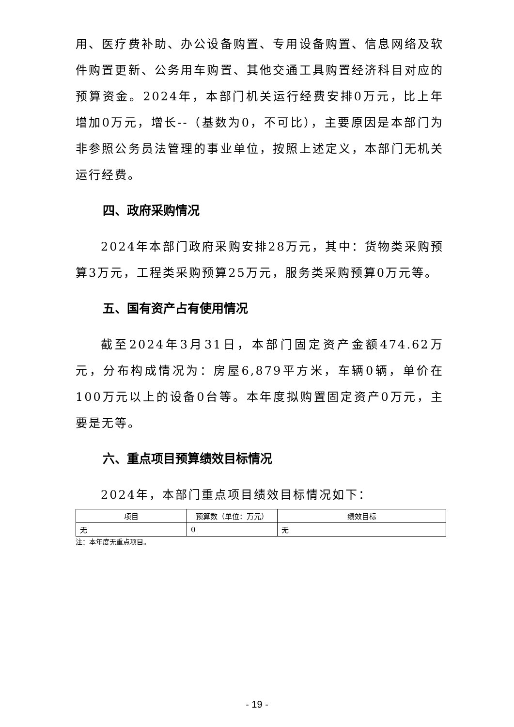用、医疗费补助、办公设备购置、专用设备购置、信息网络及软件购置更新、公务用车购置、其他交通工具购置经济科目对应的预算资金。2024年，本部门机关运行经费安排0万元，比上年增加0万元，增长--（基数为0，不可比），主要原因是本部门为非参照公务员法管理的事业单位，按照上述定义，本部门无机关运行经费。
四、政府采购情况
2024年本部门政府采购安排28万元，其中：货物类采购预算3万元，工程类采购预算25万元，服务类采购预算0万元等。
五、国有资产占有使用情况
截至2024年3月31日，本部门固定资产金额474.62万元，分布构成情况为：房屋6,879平方米，车辆0辆，单价在100万元以上的设备0台等。本年度拟购置固定资产0万元，主要是无等。
六、重点项目预算绩效目标情况
2024年，本部门重点项目绩效目标情况如下：
| 项目 | 预算数（单位：万元） | 绩效目标 |
| --- | --- | --- |
| 无 | 0 | 无 |
注：本年度无重点项目。
- 19 -